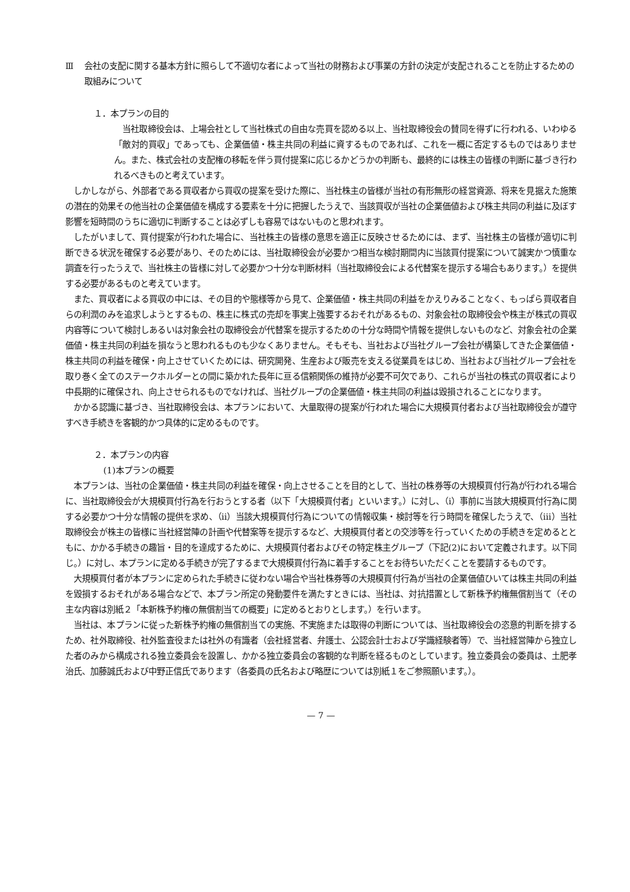Ⅲ 会社の支配に関する基本方針に照らして不適切な者によって当社の財務および事業の方針の決定が支配されることを防止するための取組みについて
１．本プランの目的
当社取締役会は、上場会社として当社株式の自由な売買を認める以上、当社取締役会の賛同を得ずに行われる、いわゆる「敵対的買収」であっても、企業価値・株主共同の利益に資するものであれば、これを一概に否定するものではありません。また、株式会社の支配権の移転を伴う買付提案に応じるかどうかの判断も、最終的には株主の皆様の判断に基づき行われるべきものと考えています。
しかしながら、外部者である買収者から買収の提案を受けた際に、当社株主の皆様が当社の有形無形の経営資源、将来を見据えた施策の潜在的効果その他当社の企業価値を構成する要素を十分に把握したうえで、当該買収が当社の企業価値および株主共同の利益に及ぼす影響を短時間のうちに適切に判断することは必ずしも容易ではないものと思われます。
したがいまして、買付提案が行われた場合に、当社株主の皆様の意思を適正に反映させるためには、まず、当社株主の皆様が適切に判断できる状況を確保する必要があり、そのためには、当社取締役会が必要かつ相当な検討期間内に当該買付提案について誠実かつ慎重な調査を行ったうえで、当社株主の皆様に対して必要かつ十分な判断材料（当社取締役会による代替案を提示する場合もあります。）を提供する必要があるものと考えています。
また、買収者による買収の中には、その目的や態様等から見て、企業価値・株主共同の利益をかえりみることなく、もっぱら買収者自らの利潤のみを追求しようとするもの、株主に株式の売却を事実上強要するおそれがあるもの、対象会社の取締役会や株主が株式の買収内容等について検討しあるいは対象会社の取締役会が代替案を提示するための十分な時間や情報を提供しないものなど、対象会社の企業価値・株主共同の利益を損なうと思われるものも少なくありません。そもそも、当社および当社グループ会社が構築してきた企業価値・株主共同の利益を確保・向上させていくためには、研究開発、生産および販売を支える従業員をはじめ、当社および当社グループ会社を取り巻く全てのステークホルダーとの間に築かれた長年に亘る信頼関係の維持が必要不可欠であり、これらが当社の株式の買収者により中長期的に確保され、向上させられるものでなければ、当社グループの企業価値・株主共同の利益は毀損されることになります。
かかる認識に基づき、当社取締役会は、本プランにおいて、大量取得の提案が行われた場合に大規模買付者および当社取締役会が遵守すべき手続きを客観的かつ具体的に定めるものです。
２．本プランの内容
(1)本プランの概要
本プランは、当社の企業価値・株主共同の利益を確保・向上させることを目的として、当社の株券等の大規模買付行為が行われる場合に、当社取締役会が大規模買付行為を行おうとする者（以下「大規模買付者」といいます。）に対し、（ⅰ）事前に当該大規模買付行為に関する必要かつ十分な情報の提供を求め、（ⅱ）当該大規模買付行為についての情報収集・検討等を行う時間を確保したうえで、（ⅲ）当社取締役会が株主の皆様に当社経営陣の計画や代替案等を提示するなど、大規模買付者との交渉等を行っていくための手続きを定めるとともに、かかる手続きの趣旨・目的を達成するために、大規模買付者およびその特定株主グループ（下記(2)において定義されます。以下同じ。）に対し、本プランに定める手続きが完了するまで大規模買付行為に着手することをお待ちいただくことを要請するものです。
大規模買付者が本プランに定められた手続きに従わない場合や当社株券等の大規模買付行為が当社の企業価値ひいては株主共同の利益を毀損するおそれがある場合などで、本プラン所定の発動要件を満たすときには、当社は、対抗措置として新株予約権無償割当て（その主な内容は別紙２「本新株予約権の無償割当ての概要」に定めるとおりとします。）を行います。
当社は、本プランに従った新株予約権の無償割当ての実施、不実施または取得の判断については、当社取締役会の恣意的判断を排するため、社外取締役、社外監査役または社外の有識者（会社経営者、弁護士、公認会計士および学識経験者等）で、当社経営陣から独立した者のみから構成される独立委員会を設置し、かかる独立委員会の客観的な判断を経るものとしています。独立委員会の委員は、土肥孝治氏、加藤誠氏および中野正信氏であります（各委員の氏名および略歴については別紙１をご参照願います。）。
— 7 —